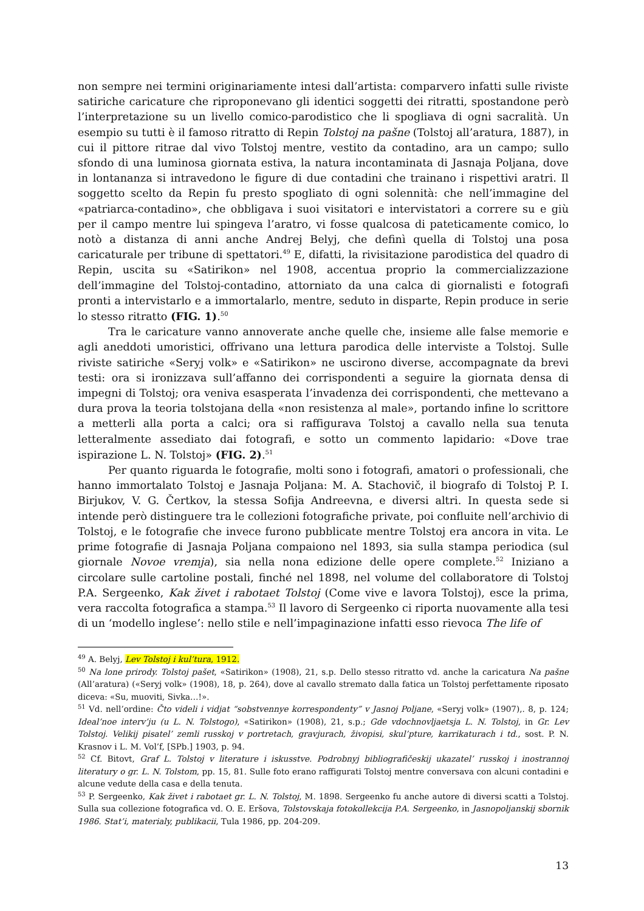non sempre nei termini originariamente intesi dall’artista: comparvero infatti sulle riviste satiriche caricature che riproponevano gli identici soggetti dei ritratti, spostandone però l’interpretazione su un livello comico-parodistico che li spogliava di ogni sacralità. Un esempio su tutti è il famoso ritratto di Repin Tolstoj na pašne (Tolstoj all’aratura, 1887), in cui il pittore ritrae dal vivo Tolstoj mentre, vestito da contadino, ara un campo; sullo sfondo di una luminosa giornata estiva, la natura incontaminata di Jasnaja Poljana, dove in lontananza si intravedono le figure di due contadini che trainano i rispettivi aratri. Il soggetto scelto da Repin fu presto spogliato di ogni solennità: che nell’immagine del «patriarca-contadino», che obbligava i suoi visitatori e intervistatori a correre su e giù per il campo mentre lui spingeva l’aratro, vi fosse qualcosa di pateticamente comico, lo notò a distanza di anni anche Andrej Belyj, che definì quella di Tolstoj una posa caricaturale per tribune di spettatori.<sup>49</sup> E, difatti, la rivisitazione parodistica del quadro di Repin, uscita su «Satirikon» nel 1908, accentua proprio la commercializzazione dell’immagine del Tolstoj-contadino, attorniato da una calca di giornalisti e fotografi pronti a intervistarlo e a immortalarlo, mentre, seduto in disparte, Repin produce in serie lo stesso ritratto (FIG. 1).<sup>50</sup>
Tra le caricature vanno annoverate anche quelle che, insieme alle false memorie e agli aneddoti umoristici, offrivano una lettura parodica delle interviste a Tolstoj. Sulle riviste satiriche «Seryj volk» e «Satirikon» ne uscirono diverse, accompagnate da brevi testi: ora si ironizzava sull’affanno dei corrispondenti a seguire la giornata densa di impegni di Tolstoj; ora veniva esasperata l’invadenza dei corrispondenti, che mettevano a dura prova la teoria tolstojana della «non resistenza al male», portando infine lo scrittore a metterli alla porta a calci; ora si raffigurava Tolstoj a cavallo nella sua tenuta letteralmente assediato dai fotografi, e sotto un commento lapidario: «Dove trae ispirazione L. N. Tolstoj» (FIG. 2).<sup>51</sup>
Per quanto riguarda le fotografie, molti sono i fotografi, amatori o professionali, che hanno immortalato Tolstoj e Jasnaja Poljana: M. A. Stachovič, il biografo di Tolstoj P. I. Birjukov, V. G. Čertkov, la stessa Sofija Andreevna, e diversi altri. In questa sede si intende però distinguere tra le collezioni fotografiche private, poi confluite nell’archivio di Tolstoj, e le fotografie che invece furono pubblicate mentre Tolstoj era ancora in vita. Le prime fotografie di Jasnaja Poljana compaiono nel 1893, sia sulla stampa periodica (sul giornale Novoe vremja), sia nella nona edizione delle opere complete.<sup>52</sup> Iniziano a circolare sulle cartoline postali, finché nel 1898, nel volume del collaboratore di Tolstoj P.A. Sergeenko, Kak živet i rabotaet Tolstoj (Come vive e lavora Tolstoj), esce la prima, vera raccolta fotografica a stampa.<sup>53</sup> Il lavoro di Sergeenko ci riporta nuovamente alla tesi di un ‘modello inglese’: nello stile e nell’impaginazione infatti esso rievoca The life of
<sup>49</sup> A. Belyj, Lev Tolstoj i kul’tura, 1912.
<sup>50</sup> Na lone prirody. Tolstoj pašet, «Satirikon» (1908), 21, s.p. Dello stesso ritratto vd. anche la caricatura Na pašne (All’aratura) («Seryj volk» (1908), 18, p. 264), dove al cavallo stremato dalla fatica un Tolstoj perfettamente riposato diceva: «Su, muoviti, Sivka…!».
<sup>51</sup> Vd. nell’ordine: Čto videli i vidjat “sobstvennye korrespondenty” v Jasnoj Poljane, «Seryj volk» (1907),. 8, p. 124; Ideal’noe interv’ju (u L. N. Tolstogo), «Satirikon» (1908), 21, s.p.; Gde vdochnovljaetsja L. N. Tolstoj, in Gr. Lev Tolstoj. Velikij pisatel’ zemli russkoj v portretach, gravjurach, živopisi, skul’pture, karrikaturach i td., sost. P. N. Krasnov i L. M. Vol’f, [SPb.] 1903, p. 94.
<sup>52</sup> Cf. Bitovt, Graf L. Tolstoj v literature i iskusstve. Podrobnyj bibliografičeskij ukazatel’ russkoj i inostrannoj literatury o gr. L. N. Tolstom, pp. 15, 81. Sulle foto erano raffigurati Tolstoj mentre conversava con alcuni contadini e alcune vedute della casa e della tenuta.
<sup>53</sup> P. Sergeenko, Kak živet i rabotaet gr. L. N. Tolstoj, M. 1898. Sergeenko fu anche autore di diversi scatti a Tolstoj. Sulla sua collezione fotografica vd. O. E. Eršova, Tolstovskaja fotokollekcija P.A. Sergeenko, in Jasnopoljanskij sbornik 1986. Stat’i, materialy, publikacii, Tula 1986, pp. 204-209.
13